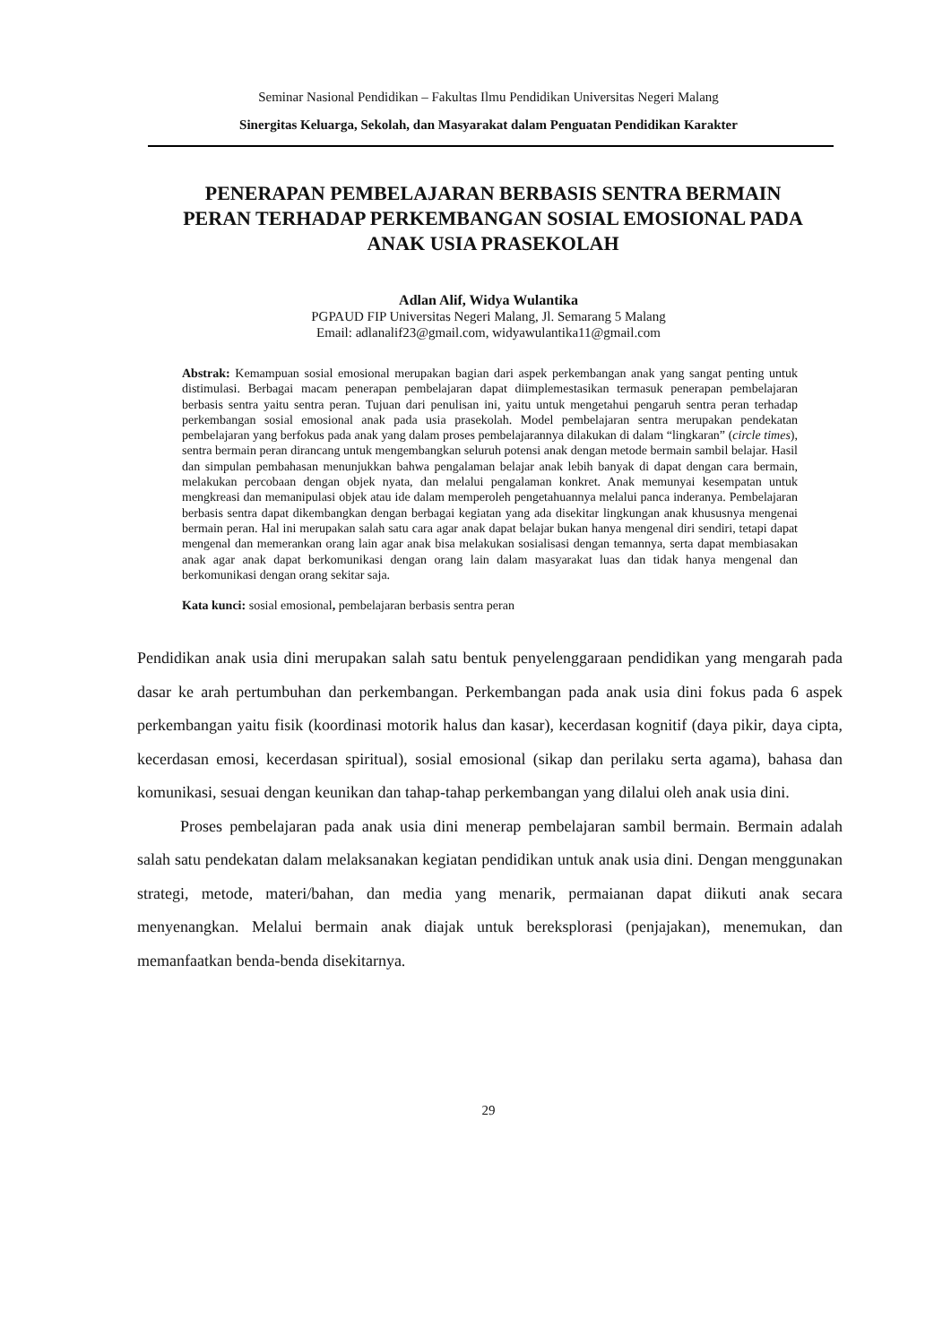Seminar Nasional Pendidikan – Fakultas Ilmu Pendidikan Universitas Negeri Malang
Sinergitas Keluarga, Sekolah, dan Masyarakat dalam Penguatan Pendidikan Karakter
PENERAPAN PEMBELAJARAN BERBASIS SENTRA BERMAIN PERAN TERHADAP PERKEMBANGAN SOSIAL EMOSIONAL PADA ANAK USIA PRASEKOLAH
Adlan Alif, Widya Wulantika
PGPAUD FIP Universitas Negeri Malang, Jl. Semarang 5 Malang
Email: adlanalif23@gmail.com, widyawulantika11@gmail.com
Abstrak: Kemampuan sosial emosional merupakan bagian dari aspek perkembangan anak yang sangat penting untuk distimulasi. Berbagai macam penerapan pembelajaran dapat diimplemestasikan termasuk penerapan pembelajaran berbasis sentra yaitu sentra peran. Tujuan dari penulisan ini, yaitu untuk mengetahui pengaruh sentra peran terhadap perkembangan sosial emosional anak pada usia prasekolah. Model pembelajaran sentra merupakan pendekatan pembelajaran yang berfokus pada anak yang dalam proses pembelajarannya dilakukan di dalam “lingkaran” (circle times), sentra bermain peran dirancang untuk mengembangkan seluruh potensi anak dengan metode bermain sambil belajar. Hasil dan simpulan pembahasan menunjukkan bahwa pengalaman belajar anak lebih banyak di dapat dengan cara bermain, melakukan percobaan dengan objek nyata, dan melalui pengalaman konkret. Anak memunyai kesempatan untuk mengkreasi dan memanipulasi objek atau ide dalam memperoleh pengetahuannya melalui panca inderanya. Pembelajaran berbasis sentra dapat dikembangkan dengan berbagai kegiatan yang ada disekitar lingkungan anak khususnya mengenai bermain peran. Hal ini merupakan salah satu cara agar anak dapat belajar bukan hanya mengenal diri sendiri, tetapi dapat mengenal dan memerankan orang lain agar anak bisa melakukan sosialisasi dengan temannya, serta dapat membiasakan anak agar anak dapat berkomunikasi dengan orang lain dalam masyarakat luas dan tidak hanya mengenal dan berkomunikasi dengan orang sekitar saja.
Kata kunci: sosial emosional, pembelajaran berbasis sentra peran
Pendidikan anak usia dini merupakan salah satu bentuk penyelenggaraan pendidikan yang mengarah pada dasar ke arah pertumbuhan dan perkembangan. Perkembangan pada anak usia dini fokus pada 6 aspek perkembangan yaitu fisik (koordinasi motorik halus dan kasar), kecerdasan kognitif (daya pikir, daya cipta, kecerdasan emosi, kecerdasan spiritual), sosial emosional (sikap dan perilaku serta agama), bahasa dan komunikasi, sesuai dengan keunikan dan tahap-tahap perkembangan yang dilalui oleh anak usia dini.
Proses pembelajaran pada anak usia dini menerap pembelajaran sambil bermain. Bermain adalah salah satu pendekatan dalam melaksanakan kegiatan pendidikan untuk anak usia dini. Dengan menggunakan strategi, metode, materi/bahan, dan media yang menarik, permaianan dapat diikuti anak secara menyenangkan. Melalui bermain anak diajak untuk bereksplorasi (penjajakan), menemukan, dan memanfaatkan benda-benda disekitarnya.
29